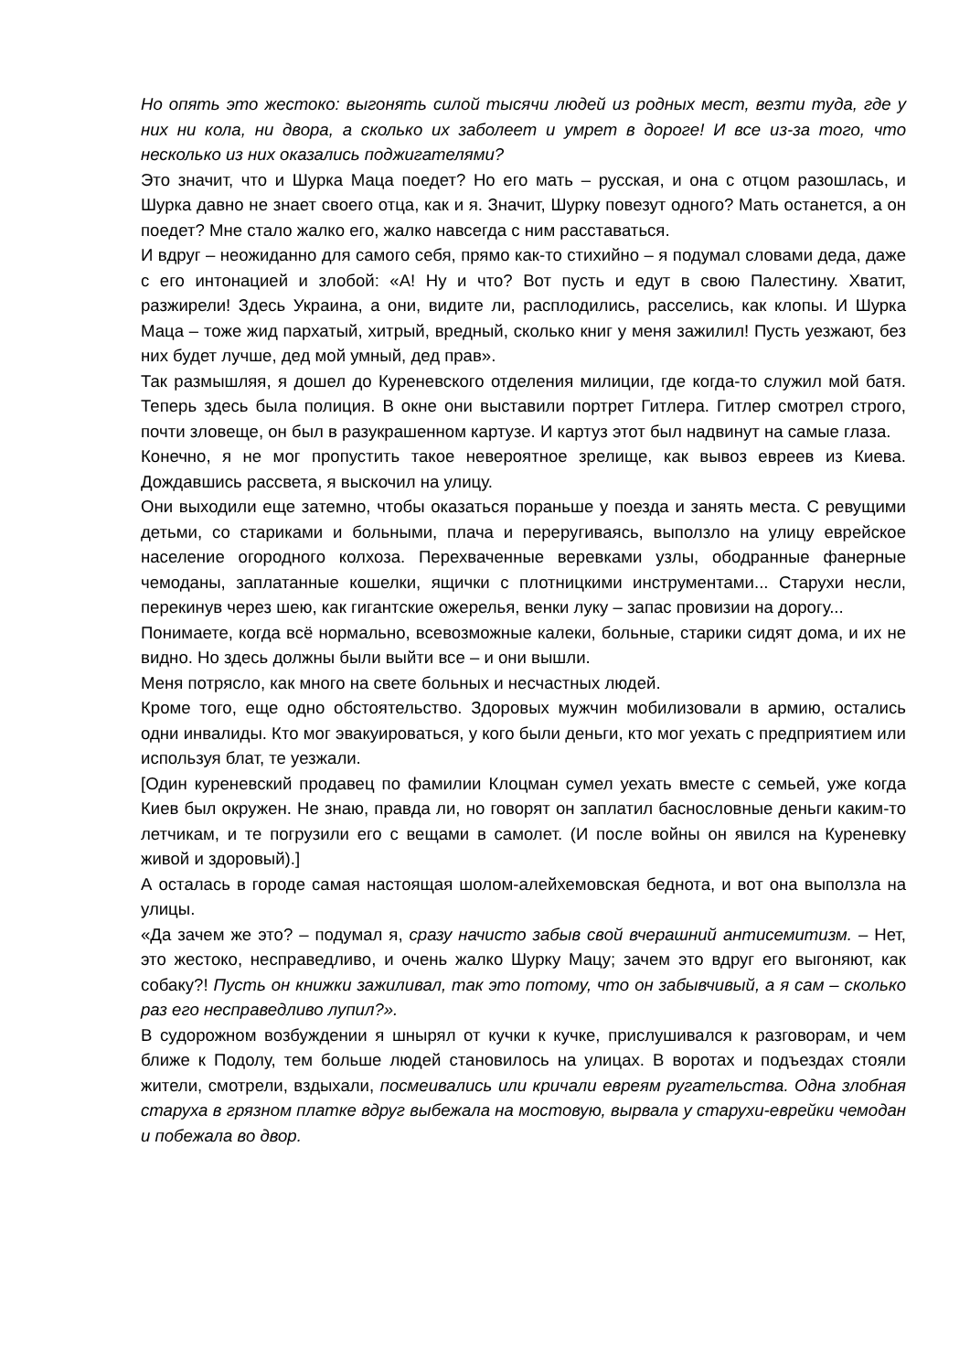Но опять это жестоко: выгонять силой тысячи людей из родных мест, везти туда, где у них ни кола, ни двора, а сколько их заболеет и умрет в дороге! И все из-за того, что несколько из них оказались поджигателями?
Это значит, что и Шурка Маца поедет? Но его мать – русская, и она с отцом разошлась, и Шурка давно не знает своего отца, как и я. Значит, Шурку повезут одного? Мать останется, а он поедет? Мне стало жалко его, жалко навсегда с ним расставаться.
И вдруг – неожиданно для самого себя, прямо как-то стихийно – я подумал словами деда, даже с его интонацией и злобой: «А! Ну и что? Вот пусть и едут в свою Палестину. Хватит, разжирели! Здесь Украина, а они, видите ли, расплодились, расселись, как клопы. И Шурка Маца – тоже жид пархатый, хитрый, вредный, сколько книг у меня зажилил! Пусть уезжают, без них будет лучше, дед мой умный, дед прав».
Так размышляя, я дошел до Куреневского отделения милиции, где когда-то служил мой батя. Теперь здесь была полиция. В окне они выставили портрет Гитлера. Гитлер смотрел строго, почти зловеще, он был в разукрашенном картузе. И картуз этот был надвинут на самые глаза.
Конечно, я не мог пропустить такое невероятное зрелище, как вывоз евреев из Киева. Дождавшись рассвета, я выскочил на улицу.
Они выходили еще затемно, чтобы оказаться пораньше у поезда и занять места. С ревущими детьми, со стариками и больными, плача и переругиваясь, выползло на улицу еврейское население огородного колхоза. Перехваченные веревками узлы, ободранные фанерные чемоданы, заплатанные кошелки, ящички с плотницкими инструментами... Старухи несли, перекинув через шею, как гигантские ожерелья, венки луку – запас провизии на дорогу...
Понимаете, когда всё нормально, всевозможные калеки, больные, старики сидят дома, и их не видно. Но здесь должны были выйти все – и они вышли.
Меня потрясло, как много на свете больных и несчастных людей.
Кроме того, еще одно обстоятельство. Здоровых мужчин мобилизовали в армию, остались одни инвалиды. Кто мог эвакуироваться, у кого были деньги, кто мог уехать с предприятием или используя блат, те уезжали.
[Один куреневский продавец по фамилии Клоцман сумел уехать вместе с семьей, уже когда Киев был окружен. Не знаю, правда ли, но говорят он заплатил баснословные деньги каким-то летчикам, и те погрузили его с вещами в самолет. (И после войны он явился на Куреневку живой и здоровый).]
А осталась в городе самая настоящая шолом-алейхемовская беднота, и вот она выползла на улицы.
«Да зачем же это? – подумал я, сразу начисто забыв свой вчерашний антисемитизм. – Нет, это жестоко, несправедливо, и очень жалко Шурку Мацу; зачем это вдруг его выгоняют, как собаку?! Пусть он книжки зажиливал, так это потому, что он забывчивый, а я сам – сколько раз его несправедливо лупил?».
В судорожном возбуждении я шнырял от кучки к кучке, прислушивался к разговорам, и чем ближе к Подолу, тем больше людей становилось на улицах. В воротах и подъездах стояли жители, смотрели, вздыхали, посмеивались или кричали евреям ругательства. Одна злобная старуха в грязном платке вдруг выбежала на мостовую, вырвала у старухи-еврейки чемодан и побежала во двор.